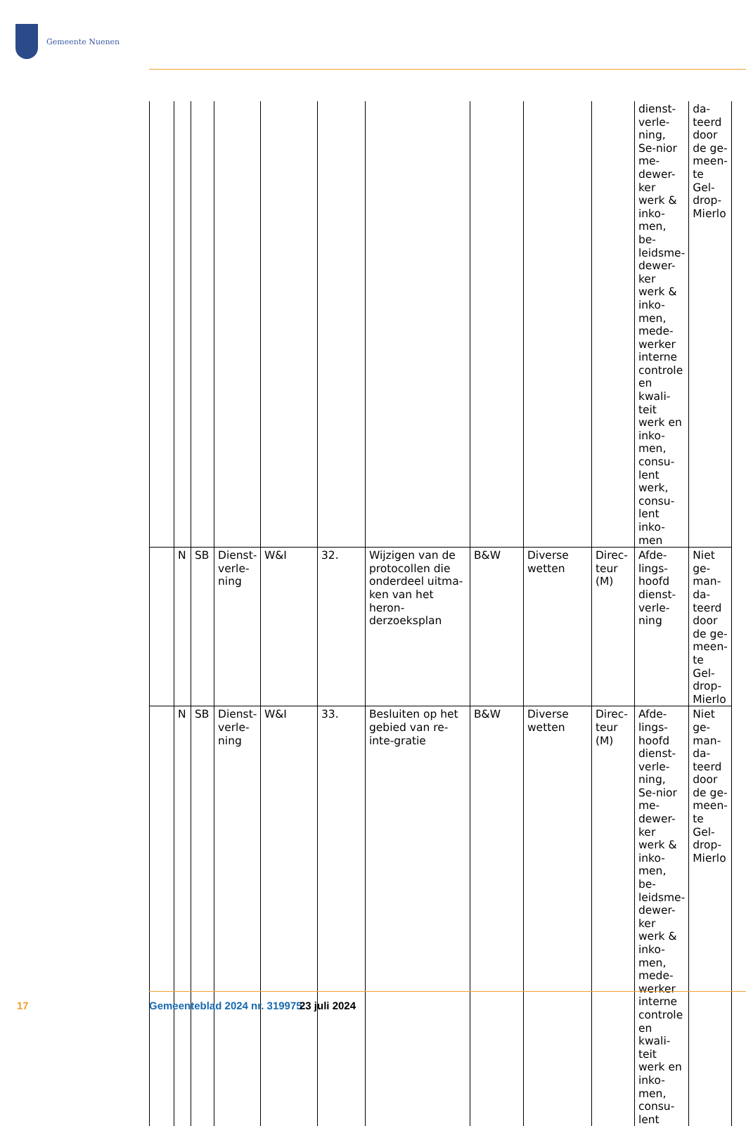Gemeente Nuenen
| | | | | | | | | | | dienst-verle-ning, Se-nior me-dewer-ker werk & inko-men, be-leidsme-dewer-ker werk & inko-men, mede-werker interne controle en kwali-teit werk en inko-men, consu-lent werk, consu-lent inko-men | da-teerd door de ge-meen-te Gel-drop-Mierlo |
| | N | SB | Dienst-verle-ning | W&I | 32. | Wijzigen van de protocollen die onderdeel uitma-ken van het heron-derzoeksplan | B&W | Diverse wetten | Direc-teur (M) | Afde-lings-hoofd dienst-verle-ning | Niet ge-man-da-teerd door de ge-meen-te Gel-drop-Mierlo |
| | N | SB | Dienst-verle-ning | W&I | 33. | Besluiten op het gebied van re-inte-gratie | B&W | Diverse wetten | Direc-teur (M) | Afde-lings-hoofd dienst-verle-ning, Se-nior me-dewer-ker werk & inko-men, be-leidsme-dewer-ker werk & inko-men, mede-werker interne controle en kwali-teit werk en inko-men, consu-lent | Niet ge-man-da-teerd door de ge-meen-te Gel-drop-Mierlo |
17 Gemeenteblad 2024 nr. 319975 23 juli 2024